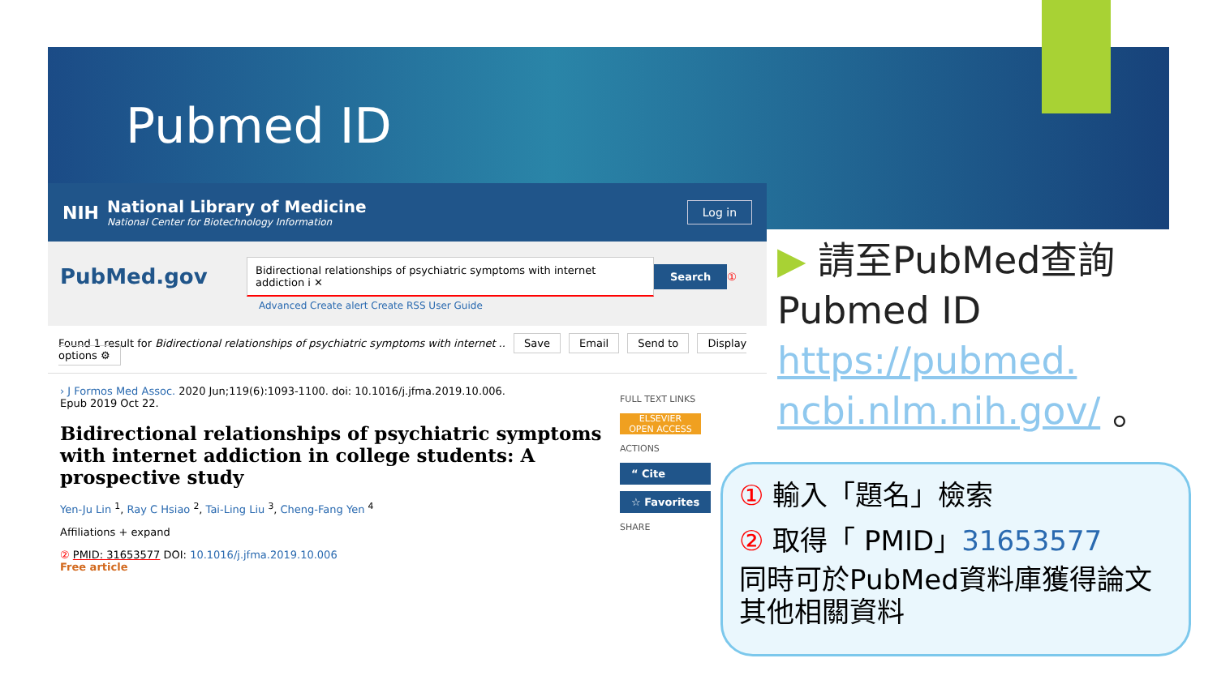Pubmed ID
NIH
National Library of Medicine
National Center for Biotechnology Information
Log in
PubMed.gov Bidirectional relationships of psychiatric symptoms with internet addiction i ✕ Search ①
Advanced Create alert Create RSS User Guide
Found 1 result for Bidirectional relationships of psychiatric symptoms with internet .. Save Email Send to Display options ⚙
› J Formos Med Assoc. 2020 Jun;119(6):1093-1100. doi: 10.1016/j.jfma.2019.10.006.
Epub 2019 Oct 22.
Bidirectional relationships of psychiatric symptoms with internet addiction in college students: A prospective study
Yen-Ju Lin <sup>1</sup>, Ray C Hsiao <sup>2</sup>, Tai-Ling Liu <sup>3</sup>, Cheng-Fang Yen <sup>4</sup>
Affiliations + expand
② PMID: 31653577 DOI: 10.1016/j.jfma.2019.10.006
Free article
FULL TEXT LINKS
ELSEVIER
OPEN ACCESS
ACTIONS
“ Cite
☆ Favorites
SHARE
▶ 請至PubMed查詢
Pubmed ID
https://pubmed.
ncbi.nlm.nih.gov/ 。
① 輸入「題名」檢索
② 取得「 PMID」31653577
同時可於PubMed資料庫獲得論文其他相關資料